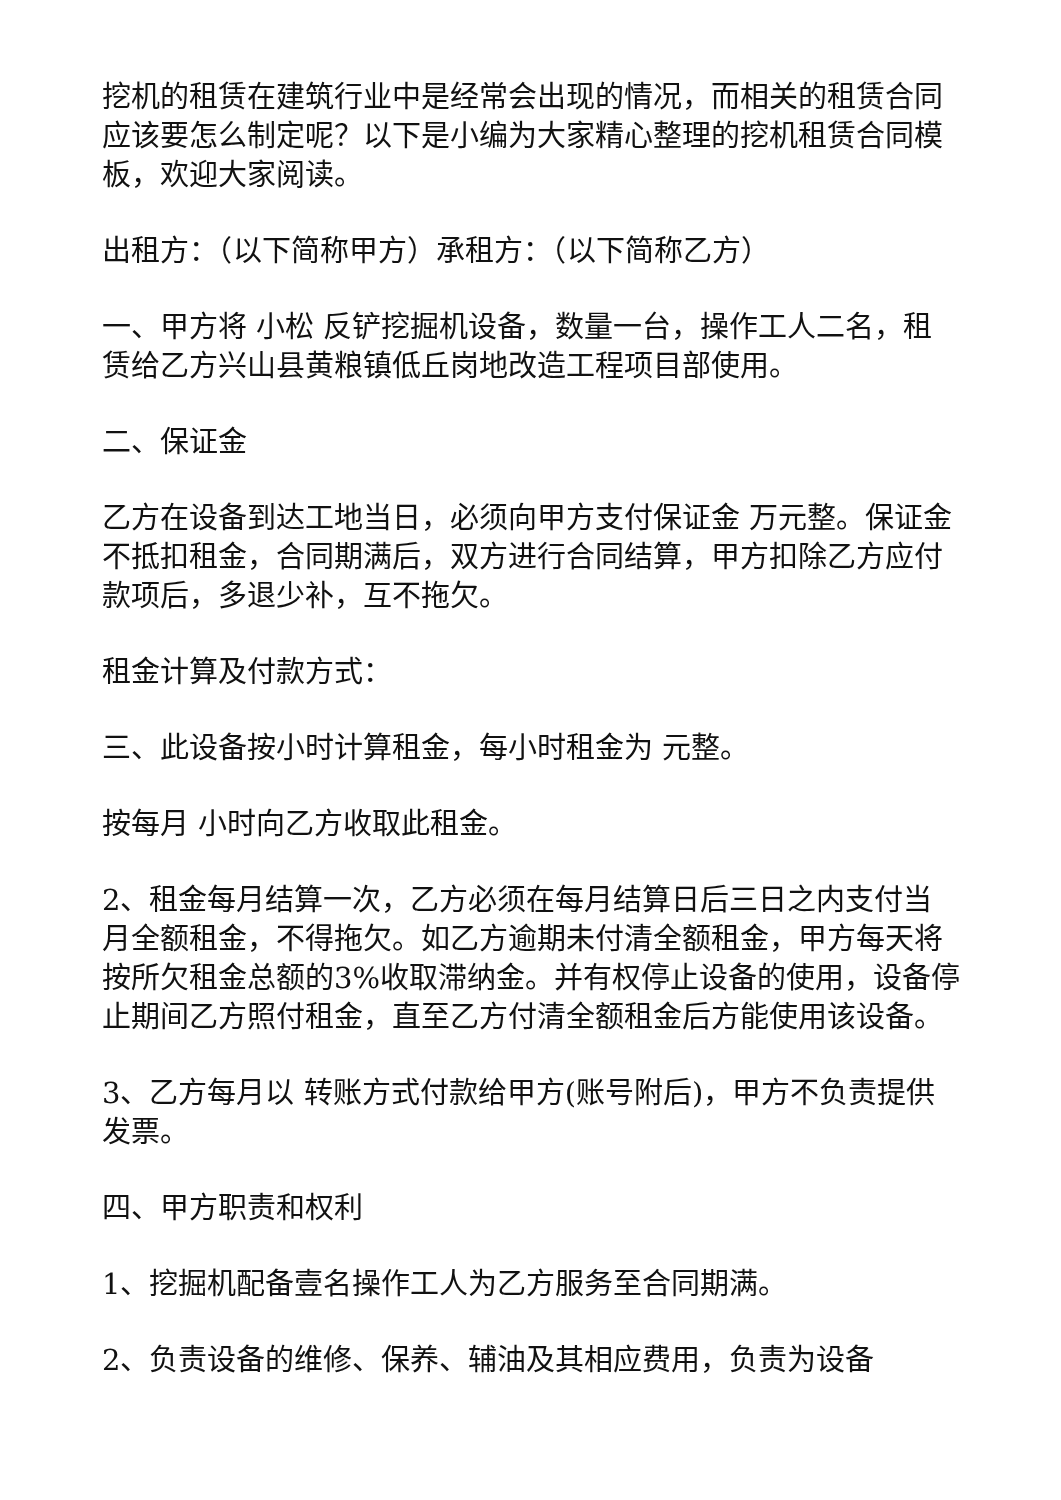挖机的租赁在建筑行业中是经常会出现的情况，而相关的租赁合同应该要怎么制定呢？以下是小编为大家精心整理的挖机租赁合同模板，欢迎大家阅读。
出租方：（以下简称甲方）承租方：（以下简称乙方）
一、甲方将 小松 反铲挖掘机设备，数量一台，操作工人二名，租赁给乙方兴山县黄粮镇低丘岗地改造工程项目部使用。
二、保证金
乙方在设备到达工地当日，必须向甲方支付保证金 万元整。保证金不抵扣租金，合同期满后，双方进行合同结算，甲方扣除乙方应付款项后，多退少补，互不拖欠。
租金计算及付款方式：
三、此设备按小时计算租金，每小时租金为 元整。
按每月 小时向乙方收取此租金。
2、租金每月结算一次，乙方必须在每月结算日后三日之内支付当月全额租金，不得拖欠。如乙方逾期未付清全额租金，甲方每天将按所欠租金总额的3%收取滞纳金。并有权停止设备的使用，设备停止期间乙方照付租金，直至乙方付清全额租金后方能使用该设备。
3、乙方每月以 转账方式付款给甲方(账号附后)，甲方不负责提供发票。
四、甲方职责和权利
1、挖掘机配备壹名操作工人为乙方服务至合同期满。
2、负责设备的维修、保养、辅油及其相应费用，负责为设备